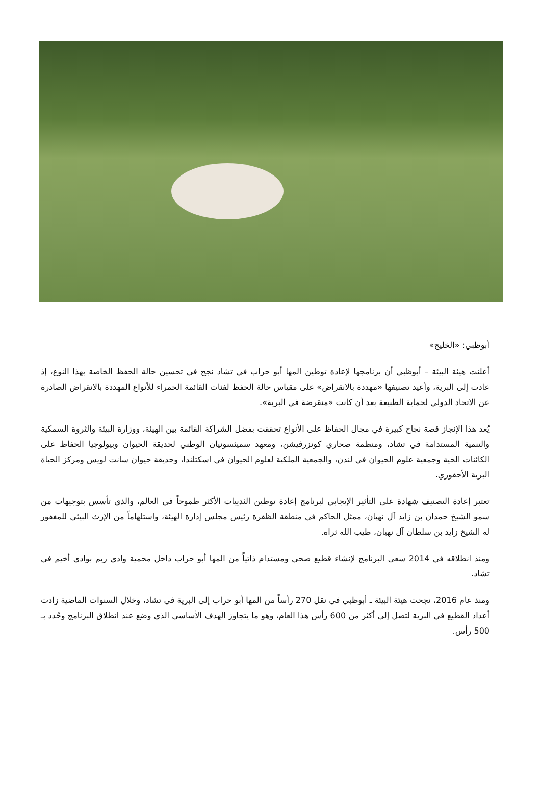أبوظبي: «الخليج»
أعلنت هيئة البيئة – أبوظبي أن برنامجها لإعادة توطين المها أبو حراب في تشاد نجح في تحسين حالة الحفظ الخاصة بهذا النوع، إذ عادت إلى البرية، وأعيد تصنيفها «مهددة بالانقراض» على مقياس حالة الحفظ لفئات القائمة الحمراء للأنواع المهددة بالانقراض الصادرة عن الاتحاد الدولي لحماية الطبيعة بعد أن كانت «منقرضة في البرية».
يُعد هذا الإنجاز قصة نجاح كبيرة في مجال الحفاظ على الأنواع تحققت بفضل الشراكة القائمة بين الهيئة، ووزارة البيئة والثروة السمكية والتنمية المستدامة في تشاد، ومنظمة صحاري كونزرفيشن، ومعهد سميثسونيان الوطني لحديقة الحيوان وبيولوجيا الحفاظ على الكائنات الحية وجمعية علوم الحيوان في لندن، والجمعية الملكية لعلوم الحيوان في اسكتلندا، وحديقة حيوان سانت لويس ومركز الحياة البرية الأحفوري.
تعتبر إعادة التصنيف شهادة على التأثير الإيجابي لبرنامج إعادة توطين الثدييات الأكثر طموحاً في العالم، والذي تأسس بتوجيهات من سمو الشيخ حمدان بن زايد آل نهيان، ممثل الحاكم في منطقة الظفرة رئيس مجلس إدارة الهيئة، واستلهاماً من الإرث البيئي للمغفور له الشيخ زايد بن سلطان آل نهيان، طيب الله ثراه.
ومنذ انطلاقه في 2014 سعى البرنامج لإنشاء قطيع صحي ومستدام ذاتياً من المها أبو حراب داخل محمية وادي ريم بوادي أخيم في تشاد.
ومنذ عام 2016، نجحت هيئة البيئة ـ أبوظبي في نقل 270 رأساً من المها أبو حراب إلى البرية في تشاد، وخلال السنوات الماضية زادت أعداد القطيع في البرية لتصل إلى أكثر من 600 رأس هذا العام، وهو ما يتجاوز الهدف الأساسي الذي وضع عند انطلاق البرنامج وحُدد بـ 500 رأس.